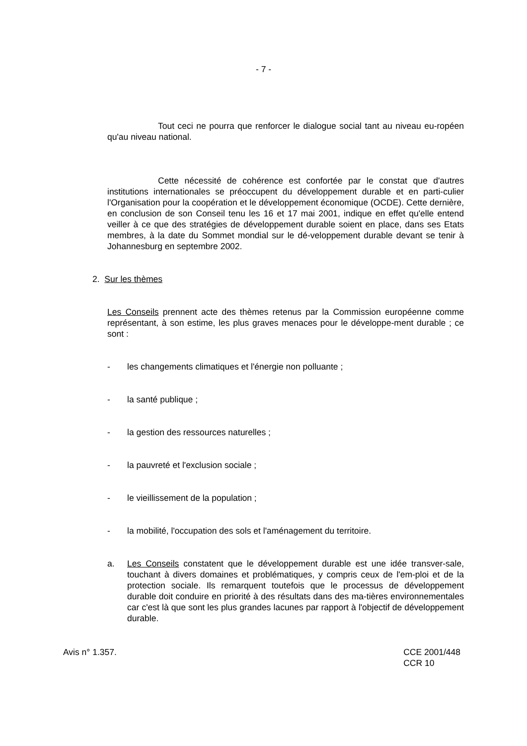- 7 -
Tout ceci ne pourra que renforcer le dialogue social tant au niveau eu-ropéen qu'au niveau national.
Cette nécessité de cohérence est confortée par le constat que d'autres institutions internationales se préoccupent du développement durable et en parti-culier l'Organisation pour la coopération et le développement économique (OCDE). Cette dernière, en conclusion de son Conseil tenu les 16 et 17 mai 2001, indique en effet qu'elle entend veiller à ce que des stratégies de développement durable soient en place, dans ses Etats membres, à la date du Sommet mondial sur le dé-veloppement durable devant se tenir à Johannesburg en septembre 2002.
2. Sur les thèmes
Les Conseils prennent acte des thèmes retenus par la Commission européenne comme représentant, à son estime, les plus graves menaces pour le développe-ment durable ; ce sont :
- les changements climatiques et l'énergie non polluante ;
- la santé publique ;
- la gestion des ressources naturelles ;
- la pauvreté et l'exclusion sociale ;
- le vieillissement de la population ;
- la mobilité, l'occupation des sols et l'aménagement du territoire.
a. Les Conseils constatent que le développement durable est une idée transver-sale, touchant à divers domaines et problématiques, y compris ceux de l'em-ploi et de la protection sociale. Ils remarquent toutefois que le processus de développement durable doit conduire en priorité à des résultats dans des ma-tières environnementales car c'est là que sont les plus grandes lacunes par rapport à l'objectif de développement durable.
Avis n° 1.357. CCE 2001/448
CCR 10